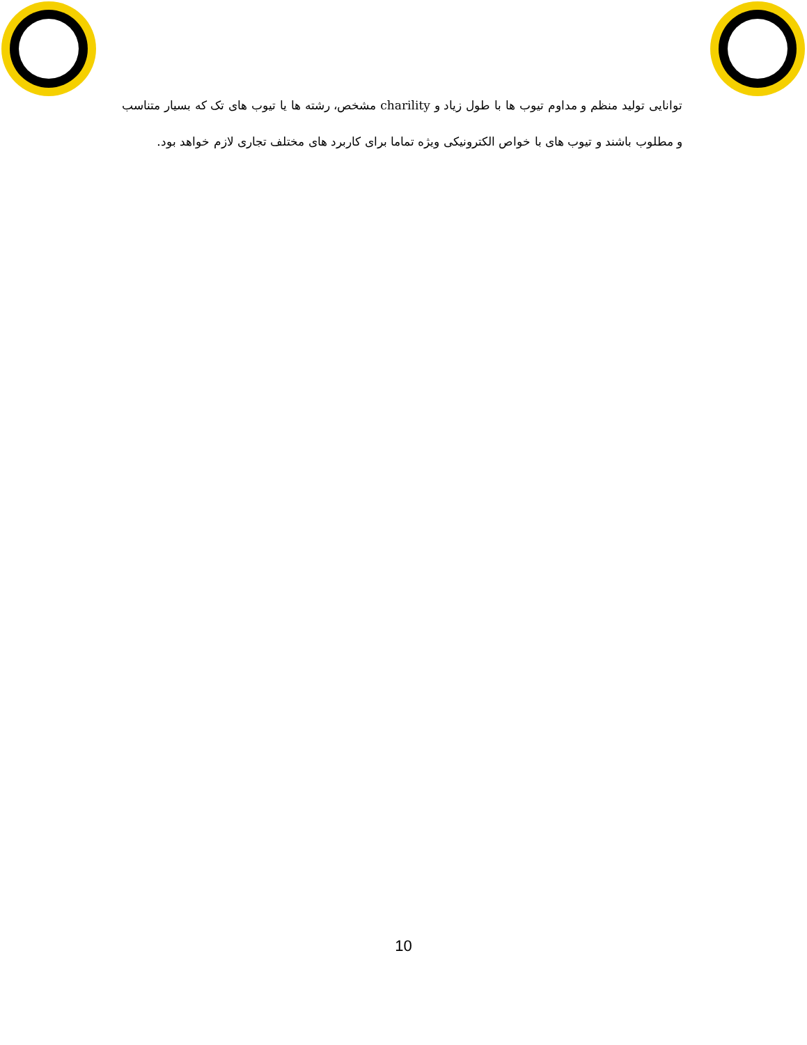توانایی تولید منظم و مداوم تیوب ها با طول زیاد و charility مشخص، رشته ها یا تیوب های تک که بسیار متناسب و مطلوب باشند و تیوب های با خواص الکترونیکی ویژه تماما برای کاربرد های مختلف تجاری لازم خواهد بود.
10